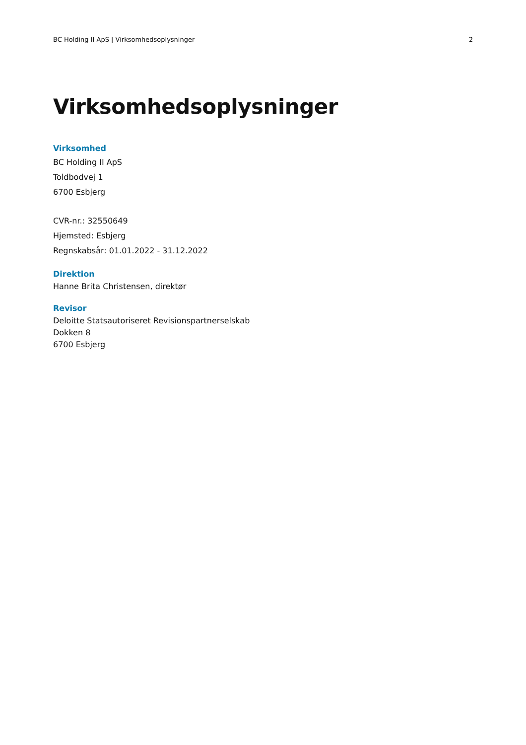BC Holding II ApS | Virksomhedsoplysninger 2
Virksomhedsoplysninger
Virksomhed
BC Holding II ApS
Toldbodvej 1
6700 Esbjerg
CVR-nr.: 32550649
Hjemsted: Esbjerg
Regnskabsår: 01.01.2022 - 31.12.2022
Direktion
Hanne Brita Christensen, direktør
Revisor
Deloitte Statsautoriseret Revisionspartnerselskab
Dokken 8
6700 Esbjerg